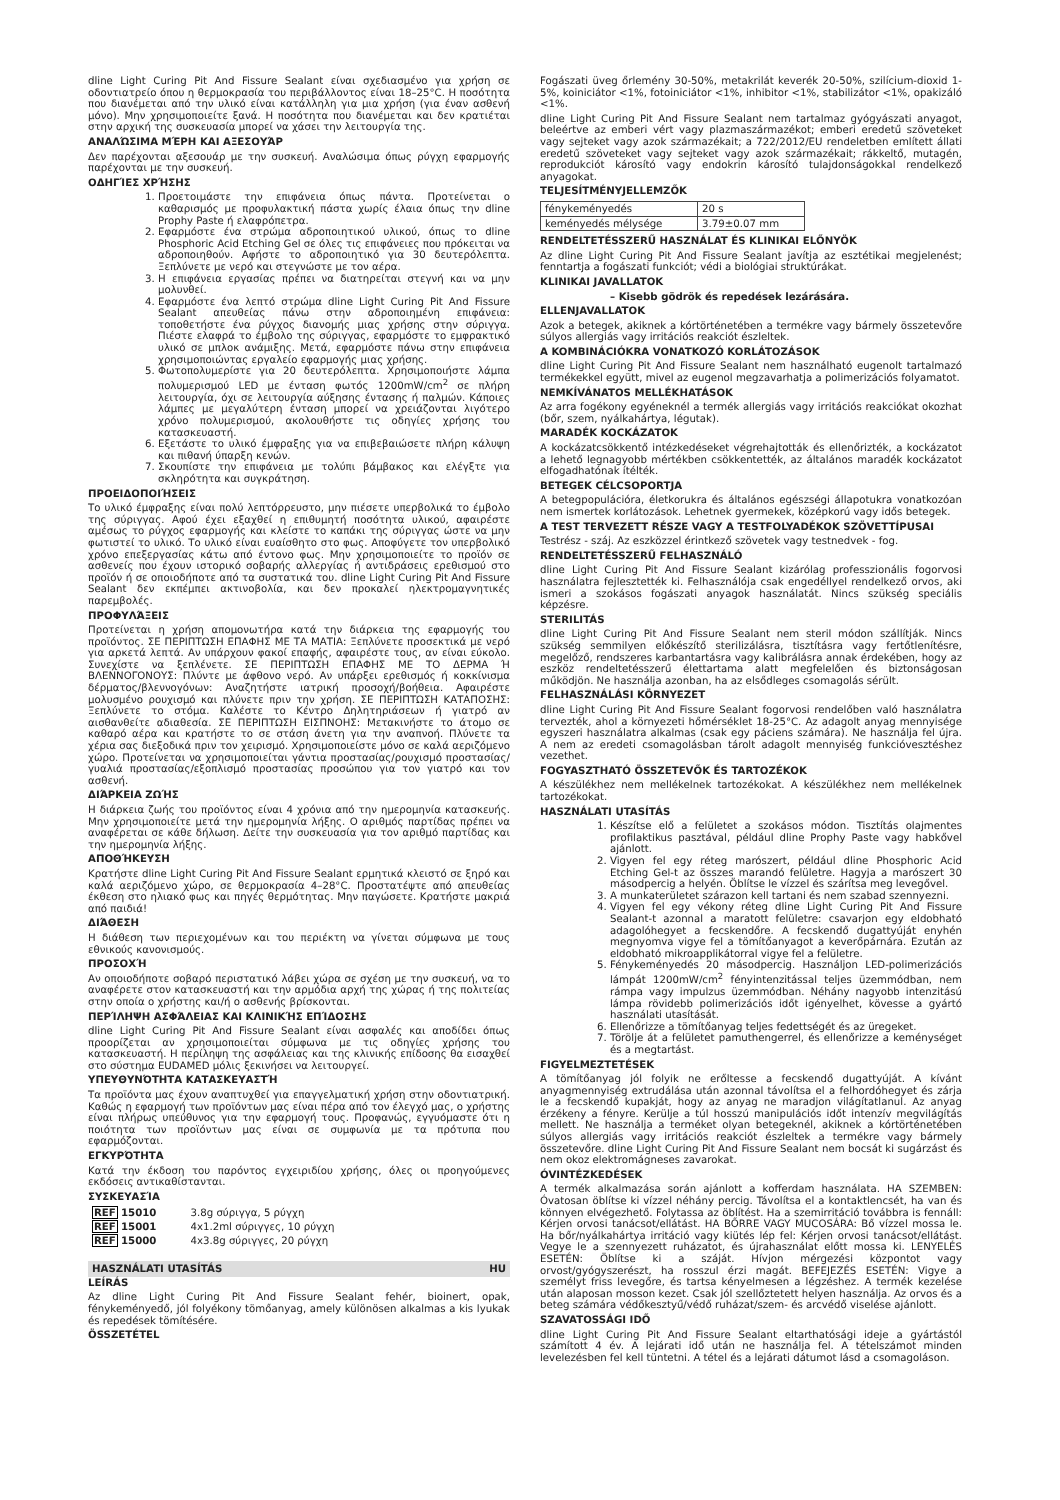dline Light Curing Pit And Fissure Sealant είναι σχεδιασμένο για χρήση σε οδοντιατρείο όπου η θερμοκρασία του περιβάλλοντος είναι 18–25°C. Η ποσότητα που διανέμεται από την υλικό είναι κατάλληλη για μια χρήση (για έναν ασθενή μόνο). Μην χρησιμοποιείτε ξανά. Η ποσότητα που διανέμεται και δεν κρατιέται στην αρχική της συσκευασία μπορεί να χάσει την λειτουργία της.
ΑΝΑΛΏΣΙΜΑ ΜΈΡΗ ΚΑΙ ΑΞΕΣΟΥΆΡ
Δεν παρέχονται αξεσουάρ με την συσκευή. Αναλώσιμα όπως ρύγχη εφαρμογής παρέχονται με την συσκευή.
ΟΔΗΓΊΕΣ ΧΡΉΣΗΣ
1. Προετοιμάστε την επιφάνεια όπως πάντα. Προτείνεται ο καθαρισμός με προφυλακτική πάστα χωρίς έλαια όπως την dline Prophy Paste ή ελαφρόπετρα.
2. Εφαρμόστε ένα στρώμα αδροποιητικού υλικού, όπως το dline Phosphoric Acid Etching Gel σε όλες τις επιφάνειες που πρόκειται να αδροποιηθούν. Αφήστε το αδροποιητικό για 30 δευτερόλεπτα. Ξεπλύνετε με νερό και στεγνώστε με τον αέρα.
3. Η επιφάνεια εργασίας πρέπει να διατηρείται στεγνή και να μην μολυνθεί.
4. Εφαρμόστε ένα λεπτό στρώμα dline Light Curing Pit And Fissure Sealant απευθείας πάνω στην αδροποιημένη επιφάνεια: τοποθετήστε ένα ρύγχος διανομής μιας χρήσης στην σύριγγα. Πιέστε ελαφρά το έμβολο της σύριγγας, εφαρμόστε το εμφρακτικό υλικό σε μπλοκ ανάμιξης. Μετά, εφαρμόστε πάνω στην επιφάνεια χρησιμοποιώντας εργαλείο εφαρμογής μιας χρήσης.
5. Φωτοπολυμερίστε για 20 δευτερόλεπτα. Χρησιμοποιήστε λάμπα πολυμερισμού LED με ένταση φωτός 1200mW/cm<sup>2</sup> σε πλήρη λειτουργία, όχι σε λειτουργία αύξησης έντασης ή παλμών. Κάποιες λάμπες με μεγαλύτερη ένταση μπορεί να χρειάζονται λιγότερο χρόνο πολυμερισμού, ακολουθήστε τις οδηγίες χρήσης του κατασκευαστή.
6. Εξετάστε το υλικό έμφραξης για να επιβεβαιώσετε πλήρη κάλυψη και πιθανή ύπαρξη κενών.
7. Σκουπίστε την επιφάνεια με τολύπι βάμβακος και ελέγξτε για σκληρότητα και συγκράτηση.
ΠΡΟΕΙΔΟΠΟΙΉΣΕΙΣ
Το υλικό έμφραξης είναι πολύ λεπτόρρευστο, μην πιέσετε υπερβολικά το έμβολο της σύριγγας. Αφού έχει εξαχθεί η επιθυμητή ποσότητα υλικού, αφαιρέστε αμέσως το ρύγχος εφαρμογής και κλείστε το καπάκι της σύριγγας ώστε να μην φωτιστεί το υλικό. Το υλικό είναι ευαίσθητο στο φως. Αποφύγετε τον υπερβολικό χρόνο επεξεργασίας κάτω από έντονο φως. Μην χρησιμοποιείτε το προϊόν σε ασθενείς που έχουν ιστορικό σοβαρής αλλεργίας ή αντιδράσεις ερεθισμού στο προϊόν ή σε οποιοδήποτε από τα συστατικά του. dline Light Curing Pit And Fissure Sealant δεν εκπέμπει ακτινοβολία, και δεν προκαλεί ηλεκτρομαγνητικές παρεμβολές.
ΠΡΟΦΥΛΆΞΕΙΣ
Προτείνεται η χρήση απομονωτήρα κατά την διάρκεια της εφαρμογής του προϊόντος. ΣΕ ΠΕΡΙΠΤΩΣΗ ΕΠΑΦΗΣ ΜΕ ΤΑ ΜΑΤΙΑ: Ξεπλύνετε προσεκτικά με νερό για αρκετά λεπτά. Αν υπάρχουν φακοί επαφής, αφαιρέστε τους, αν είναι εύκολο. Συνεχίστε να ξεπλένετε. ΣΕ ΠΕΡΙΠΤΩΣΗ ΕΠΑΦΗΣ ΜΕ ΤΟ ΔΕΡΜΑ Ή ΒΛΕΝΝΟΓΟΝΟΥΣ: Πλύντε με άφθονο νερό. Αν υπάρξει ερεθισμός ή κοκκίνισμα δέρματος/βλεννογόνων: Αναζητήστε ιατρική προσοχή/βοήθεια. Αφαιρέστε μολυσμένο ρουχισμό και πλύνετε πριν την χρήση. ΣΕ ΠΕΡΙΠΤΩΣΗ ΚΑΤΑΠΟΣΗΣ: Ξεπλύνετε το στόμα. Καλέστε το Κέντρο Δηλητηριάσεων ή γιατρό αν αισθανθείτε αδιαθεσία. ΣΕ ΠΕΡΙΠΤΩΣΗ ΕΙΣΠΝΟΗΣ: Μετακινήστε το άτομο σε καθαρό αέρα και κρατήστε το σε στάση άνετη για την αναπνοή. Πλύνετε τα χέρια σας διεξοδικά πριν τον χειρισμό. Χρησιμοποιείστε μόνο σε καλά αεριζόμενο χώρο. Προτείνεται να χρησιμοποιείται γάντια προστασίας/ρουχισμό προστασίας/γυαλιά προστασίας/εξοπλισμό προστασίας προσώπου για τον γιατρό και τον ασθενή.
ΔΙΆΡΚΕΙΑ ΖΩΉΣ
Η διάρκεια ζωής του προϊόντος είναι 4 χρόνια από την ημερομηνία κατασκευής. Μην χρησιμοποιείτε μετά την ημερομηνία λήξης. Ο αριθμός παρτίδας πρέπει να αναφέρεται σε κάθε δήλωση. Δείτε την συσκευασία για τον αριθμό παρτίδας και την ημερομηνία λήξης.
ΑΠΟΘΉΚΕΥΣΗ
Κρατήστε dline Light Curing Pit And Fissure Sealant ερμητικά κλειστό σε ξηρό και καλά αεριζόμενο χώρο, σε θερμοκρασία 4–28°C. Προστατέψτε από απευθείας έκθεση στο ηλιακό φως και πηγές θερμότητας. Μην παγώσετε. Κρατήστε μακριά από παιδιά!
ΔΙΆΘΕΣΗ
Η διάθεση των περιεχομένων και του περιέκτη να γίνεται σύμφωνα με τους εθνικούς κανονισμούς.
ΠΡΟΣΟΧΉ
Αν οποιοδήποτε σοβαρό περιστατικό λάβει χώρα σε σχέση με την συσκευή, να το αναφέρετε στον κατασκευαστή και την αρμόδια αρχή της χώρας ή της πολιτείας στην οποία ο χρήστης και/ή ο ασθενής βρίσκονται.
ΠΕΡΊΛΗΨΗ ΑΣΦΆΛΕΙΑΣ ΚΑΙ ΚΛΙΝΙΚΉΣ ΕΠΊΔΟΣΗΣ
dline Light Curing Pit And Fissure Sealant είναι ασφαλές και αποδίδει όπως προορίζεται αν χρησιμοποιείται σύμφωνα με τις οδηγίες χρήσης του κατασκευαστή. Η περίληψη της ασφάλειας και της κλινικής επίδοσης θα εισαχθεί στο σύστημα EUDAMED μόλις ξεκινήσει να λειτουργεί.
ΥΠΕΥΘΥΝΌΤΗΤΑ ΚΑΤΑΣΚΕΥΑΣΤΉ
Τα προϊόντα μας έχουν αναπτυχθεί για επαγγελματική χρήση στην οδοντιατρική. Καθώς η εφαρμογή των προϊόντων μας είναι πέρα από τον έλεγχό μας, ο χρήστης είναι πλήρως υπεύθυνος για την εφαρμογή τους. Προφανώς, εγγυόμαστε ότι η ποιότητα των προϊόντων μας είναι σε συμφωνία με τα πρότυπα που εφαρμόζονται.
ΕΓΚΥΡΌΤΗΤΑ
Κατά την έκδοση του παρόντος εγχειριδίου χρήσης, όλες οι προηγούμενες εκδόσεις αντικαθίστανται.
ΣΥΣΚΕΥΑΣΊΑ
| REF 15010 | 3.8g σύριγγα, 5 ρύγχη |
| REF 15001 | 4x1.2ml σύριγγες, 10 ρύγχη |
| REF 15000 | 4x3.8g σύριγγες, 20 ρύγχη |
HASZNÁLATI UTASÍTÁS HU
LEÍRÁS
Az dline Light Curing Pit And Fissure Sealant fehér, bioinert, opak, fénykeményedő, jól folyékony tömőanyag, amely különösen alkalmas a kis lyukak és repedések tömítésére.
ÖSSZETÉTEL
Fogászati üveg őrlemény 30-50%, metakrilát keverék 20-50%, szilícium-dioxid 1-5%, koiniciátor <1%, fotoiniciátor <1%, inhibitor <1%, stabilizátor <1%, opakizáló <1%.
dline Light Curing Pit And Fissure Sealant nem tartalmaz gyógyászati anyagot, beleértve az emberi vért vagy plazmaszármazékot; emberi eredetű szöveteket vagy sejteket vagy azok származékait; a 722/2012/EU rendeletben említett állati eredetű szöveteket vagy sejteket vagy azok származékait; rákkeltő, mutagén, reprodukciót károsító vagy endokrin károsító tulajdonságokkal rendelkező anyagokat.
TELJESÍTMÉNYJELLEMZŐK
| fénykeményedés | 20 s |
| keményedés mélysége | 3.79±0.07 mm |
RENDELTETÉSSZERŰ HASZNÁLAT ÉS KLINIKAI ELŐNYÖK
Az dline Light Curing Pit And Fissure Sealant javítja az esztétikai megjelenést; fenntartja a fogászati funkciót; védi a biológiai struktúrákat.
KLINIKAI JAVALLATOK
– Kisebb gödrök és repedések lezárására.
ELLENJAVALLATOK
Azok a betegek, akiknek a kórtörténetében a termékre vagy bármely összetevőre súlyos allergiás vagy irritációs reakciót észleltek.
A KOMBINÁCIÓKRA VONATKOZÓ KORLÁTOZÁSOK
dline Light Curing Pit And Fissure Sealant nem használható eugenolt tartalmazó termékekkel együtt, mivel az eugenol megzavarhatja a polimerizációs folyamatot.
NEMKÍVÁNATOS MELLÉKHATÁSOK
Az arra fogékony egyéneknél a termék allergiás vagy irritációs reakciókat okozhat (bőr, szem, nyálkahártya, légutak).
MARADÉK KOCKÁZATOK
A kockázatcsökkentő intézkedéseket végrehajtották és ellenőrizték, a kockázatot a lehető legnagyobb mértékben csökkentették, az általános maradék kockázatot elfogadhatónak ítélték.
BETEGEK CÉLCSOPORTJA
A betegpopulációra, életkorukra és általános egészségi állapotukra vonatkozóan nem ismertek korlátozások. Lehetnek gyermekek, középkorú vagy idős betegek.
A TEST TERVEZETT RÉSZE VAGY A TESTFOLYADÉKOK SZÖVETTÍPUSAI
Testrész - száj. Az eszközzel érintkező szövetek vagy testnedvek - fog.
RENDELTETÉSSZERŰ FELHASZNÁLÓ
dline Light Curing Pit And Fissure Sealant kizárólag professzionális fogorvosi használatra fejlesztették ki. Felhasználója csak engedéllyel rendelkező orvos, aki ismeri a szokásos fogászati anyagok használatát. Nincs szükség speciális képzésre.
STERILITÁS
dline Light Curing Pit And Fissure Sealant nem steril módon szállítják. Nincs szükség semmilyen előkészítő sterilizálásra, tisztításra vagy fertőtlenítésre, megelőző, rendszeres karbantartásra vagy kalibrálásra annak érdekében, hogy az eszköz rendeltetésszerű élettartama alatt megfelelően és biztonságosan működjön. Ne használja azonban, ha az elsődleges csomagolás sérült.
FELHASZNÁLÁSI KÖRNYEZET
dline Light Curing Pit And Fissure Sealant fogorvosi rendelőben való használatra tervezték, ahol a környezeti hőmérséklet 18-25°C. Az adagolt anyag mennyisége egyszeri használatra alkalmas (csak egy páciens számára). Ne használja fel újra. A nem az eredeti csomagolásban tárolt adagolt mennyiség funkcióvesztéshez vezethet.
FOGYASZTHATÓ ÖSSZETEVŐK ÉS TARTOZÉKOK
A készülékhez nem mellékelnek tartozékokat. A készülékhez nem mellékelnek tartozékokat.
HASZNÁLATI UTASÍTÁS
1. Készítse elő a felületet a szokásos módon. Tisztítás olajmentes profilaktikus pasztával, például dline Prophy Paste vagy habkővel ajánlott.
2. Vigyen fel egy réteg marószert, például dline Phosphoric Acid Etching Gel-t az összes marandó felületre. Hagyja a marószert 30 másodpercig a helyén. Öblítse le vízzel és szárítsa meg levegővel.
3. A munkaterületet szárazon kell tartani és nem szabad szennyezni.
4. Vigyen fel egy vékony réteg dline Light Curing Pit And Fissure Sealant-t azonnal a maratott felületre: csavarjon egy eldobható adagolóhegyet a fecskendőre. A fecskendő dugattyúját enyhén megnyomva vigye fel a tömítőanyagot a keverőpárnára. Ezután az eldobható mikroapplikátorral vigye fel a felületre.
5. Fénykeményedés 20 másodpercig. Használjon LED-polimerizációs lámpát 1200mW/cm<sup>2</sup> fényintenzitással teljes üzemmódban, nem rámpa vagy impulzus üzemmódban. Néhány nagyobb intenzitású lámpa rövidebb polimerizációs időt igényelhet, kövesse a gyártó használati utasítását.
6. Ellenőrizze a tömítőanyag teljes fedettségét és az üregeket.
7. Törölje át a felületet pamuthengerrel, és ellenőrizze a keménységet és a megtartást.
FIGYELMEZTETÉSEK
A tömítőanyag jól folyik ne erőltesse a fecskendő dugattyúját. A kívánt anyagmennyiség extrudálása után azonnal távolítsa el a felhordóhegyet és zárja le a fecskendő kupakját, hogy az anyag ne maradjon világítatlanul. Az anyag érzékeny a fényre. Kerülje a túl hosszú manipulációs időt intenzív megvilágítás mellett. Ne használja a terméket olyan betegeknél, akiknek a kórtörténetében súlyos allergiás vagy irritációs reakciót észleltek a termékre vagy bármely összetevőre. dline Light Curing Pit And Fissure Sealant nem bocsát ki sugárzást és nem okoz elektromágneses zavarokat.
ÓVINTÉZKEDÉSEK
A termék alkalmazása során ajánlott a kofferdam használata. HA SZEMBEN: Óvatosan öblítse ki vízzel néhány percig. Távolítsa el a kontaktlencsét, ha van és könnyen elvégezhető. Folytassa az öblítést. Ha a szemirritáció továbbra is fennáll: Kérjen orvosi tanácsot/ellátást. HA BŐRRE VAGY MUCOSÁRA: Bő vízzel mossa le. Ha bőr/nyálkahártya irritáció vagy kiütés lép fel: Kérjen orvosi tanácsot/ellátást. Vegye le a szennyezett ruházatot, és újrahasználat előtt mossa ki. LENYELÉS ESETÉN: Öblítse ki a száját. Hívjon mérgezési központot vagy orvost/gyógyszerészt, ha rosszul érzi magát. BEFEJEZÉS ESETÉN: Vigye a személyt friss levegőre, és tartsa kényelmesen a légzéshez. A termék kezelése után alaposan mosson kezet. Csak jól szellőztetett helyen használja. Az orvos és a beteg számára védőkesztyű/védő ruházat/szem- és arcvédő viselése ajánlott.
SZAVATOSSÁGI IDŐ
dline Light Curing Pit And Fissure Sealant eltarthatósági ideje a gyártástól számított 4 év. A lejárati idő után ne használja fel. A tételszámot minden levelezésben fel kell tüntetni. A tétel és a lejárati dátumot lásd a csomagoláson.